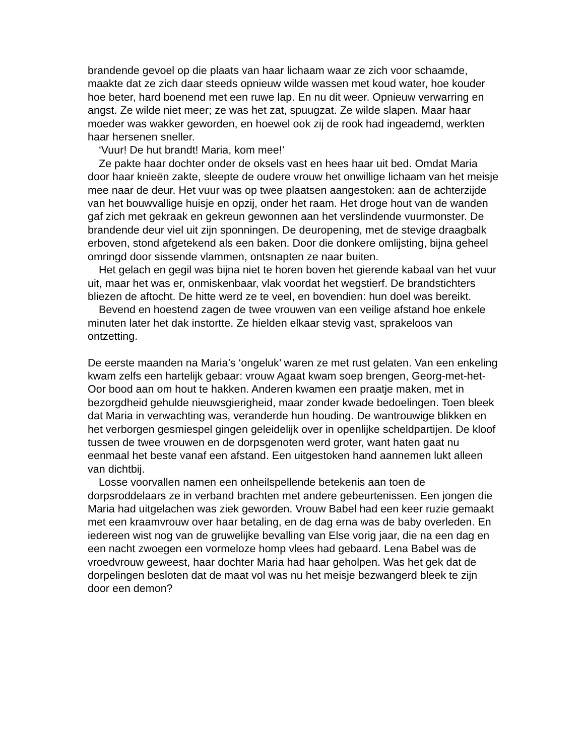brandende gevoel op die plaats van haar lichaam waar ze zich voor schaamde, maakte dat ze zich daar steeds opnieuw wilde wassen met koud water, hoe kouder hoe beter, hard boenend met een ruwe lap. En nu dit weer. Opnieuw verwarring en angst. Ze wilde niet meer; ze was het zat, spuugzat. Ze wilde slapen. Maar haar moeder was wakker geworden, en hoewel ook zij de rook had ingeademd, werkten haar hersenen sneller.
‘Vuur! De hut brandt! Maria, kom mee!’
Ze pakte haar dochter onder de oksels vast en hees haar uit bed. Omdat Maria door haar knieën zakte, sleepte de oudere vrouw het onwillige lichaam van het meisje mee naar de deur. Het vuur was op twee plaatsen aangestoken: aan de achterzijde van het bouwvallige huisje en opzij, onder het raam. Het droge hout van de wanden gaf zich met gekraak en gekreun gewonnen aan het verslindende vuurmonster. De brandende deur viel uit zijn sponningen. De deuropening, met de stevige draagbalk erboven, stond afgetekend als een baken. Door die donkere omlijsting, bijna geheel omringd door sissende vlammen, ontsnapten ze naar buiten.
Het gelach en gegil was bijna niet te horen boven het gierende kabaal van het vuur uit, maar het was er, onmiskenbaar, vlak voordat het wegstierf. De brandstichters bliezen de aftocht. De hitte werd ze te veel, en bovendien: hun doel was bereikt.
Bevend en hoestend zagen de twee vrouwen van een veilige afstand hoe enkele minuten later het dak instortte. Ze hielden elkaar stevig vast, sprakeloos van ontzetting.
De eerste maanden na Maria’s ‘ongeluk’ waren ze met rust gelaten. Van een enkeling kwam zelfs een hartelijk gebaar: vrouw Agaat kwam soep brengen, Georg-met-het-Oor bood aan om hout te hakken. Anderen kwamen een praatje maken, met in bezorgdheid gehulde nieuwsgierigheid, maar zonder kwade bedoelingen. Toen bleek dat Maria in verwachting was, veranderde hun houding. De wantrouwige blikken en het verborgen gesmiespel gingen geleidelijk over in openlijke scheldpartijen. De kloof tussen de twee vrouwen en de dorpsgenoten werd groter, want haten gaat nu eenmaal het beste vanaf een afstand. Een uitgestoken hand aannemen lukt alleen van dichtbij.
Losse voorvallen namen een onheilspellende betekenis aan toen de dorpsroddelaars ze in verband brachten met andere gebeurtenissen. Een jongen die Maria had uitgelachen was ziek geworden. Vrouw Babel had een keer ruzie gemaakt met een kraamvrouw over haar betaling, en de dag erna was de baby overleden. En iedereen wist nog van de gruwelijke bevalling van Else vorig jaar, die na een dag en een nacht zwoegen een vormeloze homp vlees had gebaard. Lena Babel was de vroedvrouw geweest, haar dochter Maria had haar geholpen. Was het gek dat de dorpelingen besloten dat de maat vol was nu het meisje bezwangerd bleek te zijn door een demon?